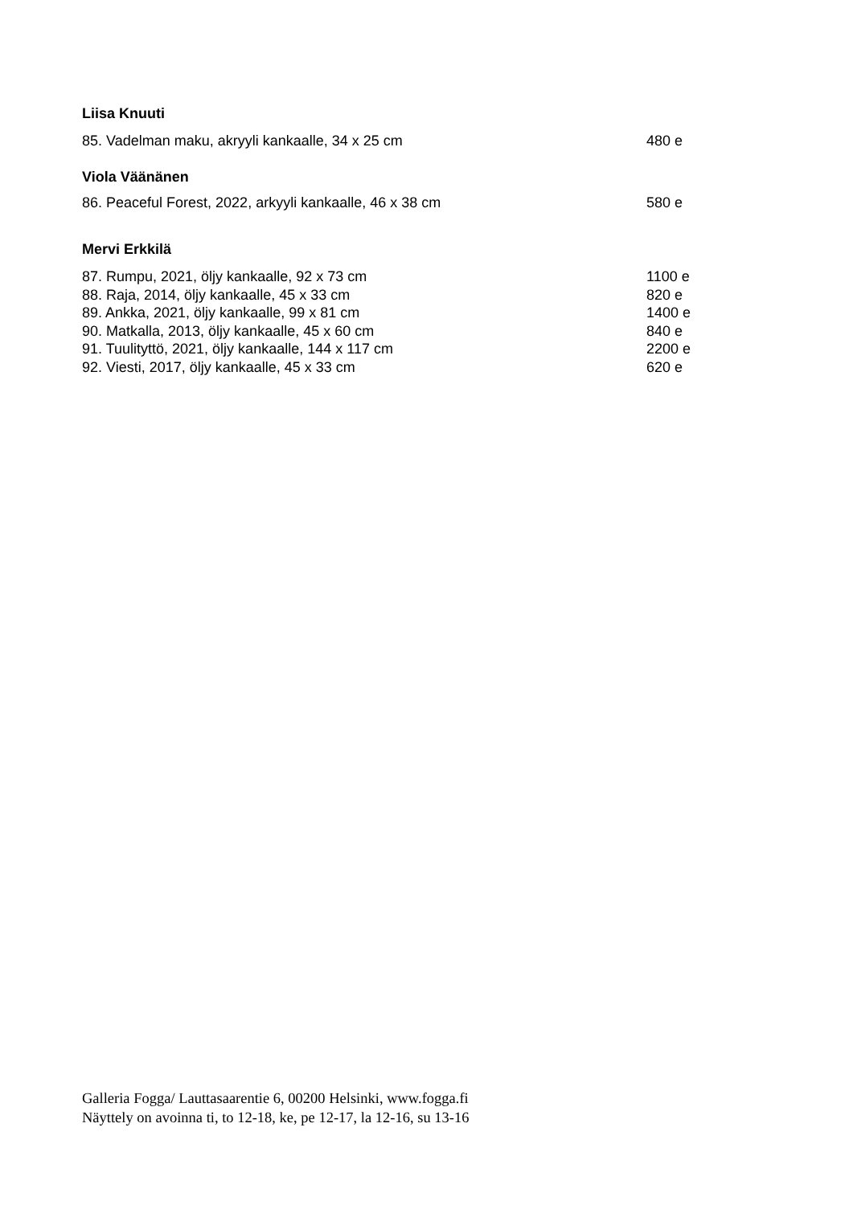Liisa Knuuti
85. Vadelman maku, akryyli kankaalle, 34 x 25 cm 480 e
Viola Väänänen
86. Peaceful Forest, 2022, arkyyli kankaalle, 46 x 38 cm 580 e
Mervi Erkkilä
87. Rumpu, 2021, öljy kankaalle, 92 x 73 cm 1100 e
88. Raja, 2014, öljy kankaalle, 45 x 33 cm 820 e
89. Ankka, 2021, öljy kankaalle, 99 x 81 cm 1400 e
90. Matkalla, 2013, öljy kankaalle, 45 x 60 cm 840 e
91. Tuulityttö, 2021, öljy kankaalle, 144 x 117 cm 2200 e
92. Viesti, 2017, öljy kankaalle, 45 x 33 cm 620 e
Galleria Fogga/ Lauttasaarentie 6, 00200 Helsinki, www.fogga.fi
Näyttely on avoinna ti, to 12-18, ke, pe 12-17, la 12-16, su 13-16